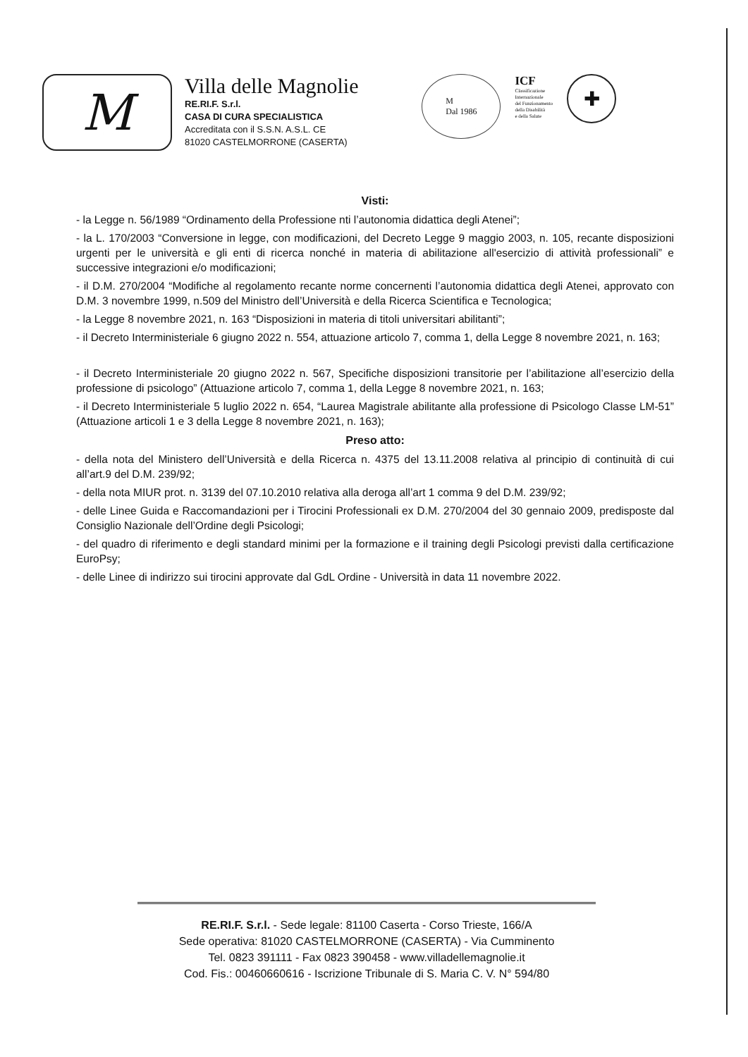M
Villa delle Magnolie
RE.RI.F. S.r.l.
CASA DI CURA SPECIALISTICA
Accreditata con il S.S.N. A.S.L. CE
81020 CASTELMORRONE (CASERTA)
M
Dal 1986
ICF
Classificazione
Internazionale
del Funzionamento
della Disabilità
e della Salute
✚
Visti:
- la Legge n. 56/1989 “Ordinamento della Professione nti l’autonomia didattica degli Atenei”;
- la L. 170/2003 “Conversione in legge, con modificazioni, del Decreto Legge 9 maggio 2003, n. 105, recante disposizioni urgenti per le università e gli enti di ricerca nonché in materia di abilitazione all'esercizio di attività professionali” e successive integrazioni e/o modificazioni;
- il D.M. 270/2004 “Modifiche al regolamento recante norme concernenti l’autonomia didattica degli Atenei, approvato con D.M. 3 novembre 1999, n.509 del Ministro dell’Università e della Ricerca Scientifica e Tecnologica;
- la Legge 8 novembre 2021, n. 163 “Disposizioni in materia di titoli universitari abilitanti”;
- il Decreto Interministeriale 6 giugno 2022 n. 554, attuazione articolo 7, comma 1, della Legge 8 novembre 2021, n. 163;
- il Decreto Interministeriale 20 giugno 2022 n. 567, Specifiche disposizioni transitorie per l’abilitazione all’esercizio della professione di psicologo” (Attuazione articolo 7, comma 1, della Legge 8 novembre 2021, n. 163;
- il Decreto Interministeriale 5 luglio 2022 n. 654, “Laurea Magistrale abilitante alla professione di Psicologo Classe LM-51” (Attuazione articoli 1 e 3 della Legge 8 novembre 2021, n. 163);
Preso atto:
- della nota del Ministero dell’Università e della Ricerca n. 4375 del 13.11.2008 relativa al principio di continuità di cui all’art.9 del D.M. 239/92;
- della nota MIUR prot. n. 3139 del 07.10.2010 relativa alla deroga all’art 1 comma 9 del D.M. 239/92;
- delle Linee Guida e Raccomandazioni per i Tirocini Professionali ex D.M. 270/2004 del 30 gennaio 2009, predisposte dal Consiglio Nazionale dell’Ordine degli Psicologi;
- del quadro di riferimento e degli standard minimi per la formazione e il training degli Psicologi previsti dalla certificazione EuroPsy;
- delle Linee di indirizzo sui tirocini approvate dal GdL Ordine - Università in data 11 novembre 2022.
RE.RI.F. S.r.l. - Sede legale: 81100 Caserta - Corso Trieste, 166/A
Sede operativa: 81020 CASTELMORRONE (CASERTA) - Via Cumminento
Tel. 0823 391111 - Fax 0823 390458 - www.villadellemagnolie.it
Cod. Fis.: 00460660616 - Iscrizione Tribunale di S. Maria C. V. N° 594/80